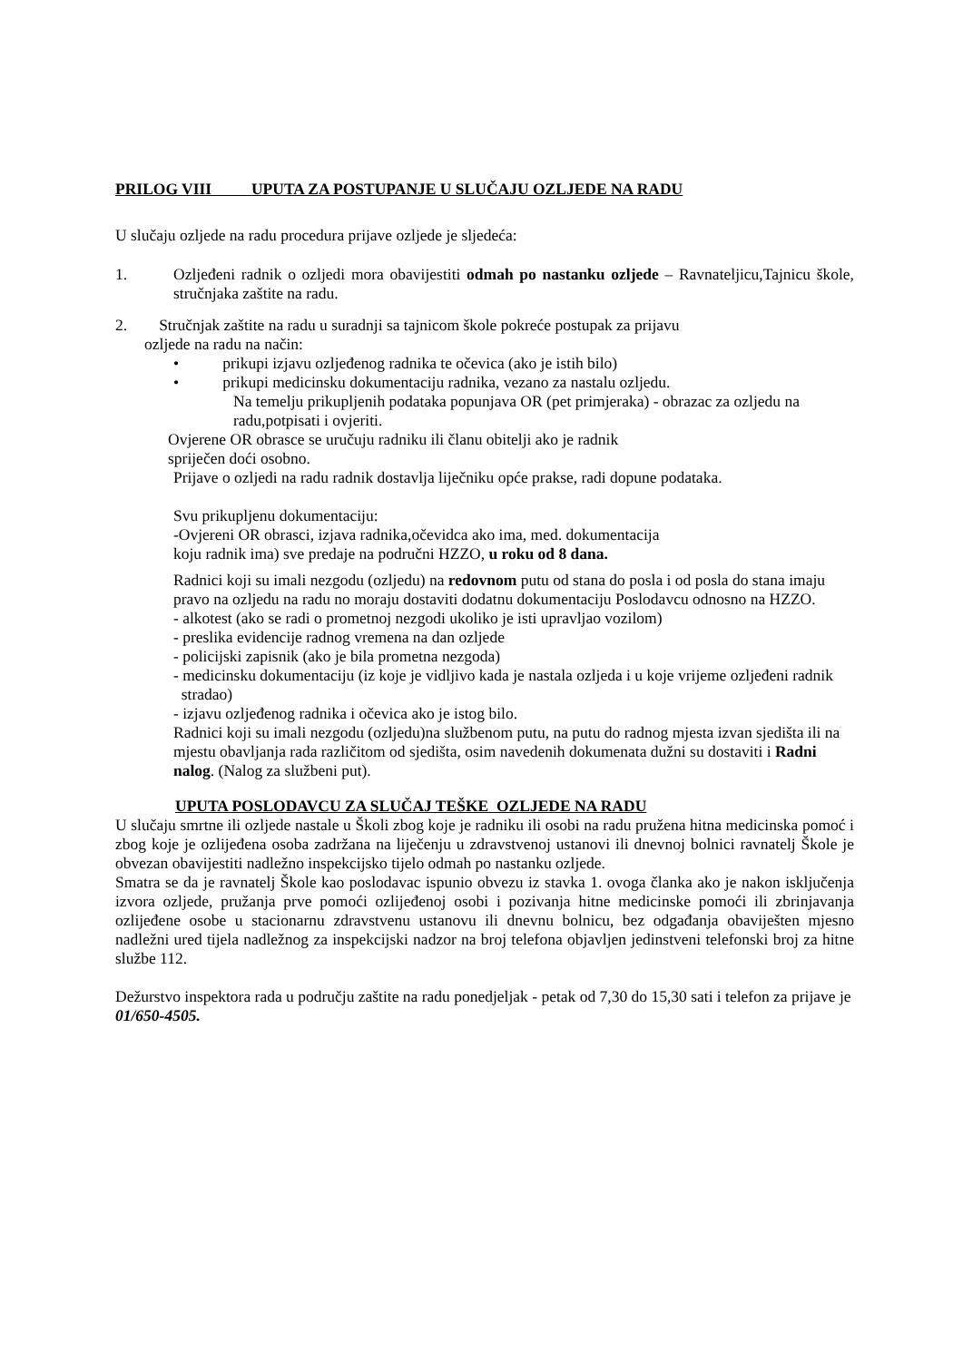PRILOG VIII UPUTA ZA POSTUPANJE U SLUČAJU OZLJEDE NA RADU
U slučaju ozljede na radu procedura prijave ozljede je sljedeća:
1. Ozljeđeni radnik o ozljedi mora obavijestiti odmah po nastanku ozljede – Ravnateljicu,Tajnicu škole, stručnjaka zaštite na radu.
2. Stručnjak zaštite na radu u suradnji sa tajnicom škole pokreće postupak za prijavu
ozljede na radu na način:
• prikupi izjavu ozljeđenog radnika te očevica (ako je istih bilo)
• prikupi medicinsku dokumentaciju radnika, vezano za nastalu ozljedu.
Na temelju prikupljenih podataka popunjava OR (pet primjeraka) - obrazac za ozljedu na radu,potpisati i ovjeriti.
Ovjerene OR obrasce se uručuju radniku ili članu obitelji ako je radnik
spriječen doći osobno.
Prijave o ozljedi na radu radnik dostavlja liječniku opće prakse, radi dopune podataka.
Svu prikupljenu dokumentaciju:
-Ovjereni OR obrasci, izjava radnika,očevidca ako ima, med. dokumentacija
koju radnik ima) sve predaje na područni HZZO, u roku od 8 dana.
Radnici koji su imali nezgodu (ozljedu) na redovnom putu od stana do posla i od posla do stana imaju pravo na ozljedu na radu no moraju dostaviti dodatnu dokumentaciju Poslodavcu odnosno na HZZO.
- alkotest (ako se radi o prometnoj nezgodi ukoliko je isti upravljao vozilom)
- preslika evidencije radnog vremena na dan ozljede
- policijski zapisnik (ako je bila prometna nezgoda)
- medicinsku dokumentaciju (iz koje je vidljivo kada je nastala ozljeda i u koje vrijeme ozljeđeni radnik
stradao)
- izjavu ozljeđenog radnika i očevica ako je istog bilo.
Radnici koji su imali nezgodu (ozljedu)na službenom putu, na putu do radnog mjesta izvan sjedišta ili na mjestu obavljanja rada različitom od sjedišta, osim navedenih dokumenata dužni su dostaviti i Radni nalog. (Nalog za službeni put).
UPUTA POSLODAVCU ZA SLUČAJ TEŠKE OZLJEDE NA RADU
U slučaju smrtne ili ozljede nastale u Školi zbog koje je radniku ili osobi na radu pružena hitna medicinska pomoć i zbog koje je ozlijeđena osoba zadržana na liječenju u zdravstvenoj ustanovi ili dnevnoj bolnici ravnatelj Škole je obvezan obavijestiti nadležno inspekcijsko tijelo odmah po nastanku ozljede.
Smatra se da je ravnatelj Škole kao poslodavac ispunio obvezu iz stavka 1. ovoga članka ako je nakon isključenja izvora ozljede, pružanja prve pomoći ozlijeđenoj osobi i pozivanja hitne medicinske pomoći ili zbrinjavanja ozlijeđene osobe u stacionarnu zdravstvenu ustanovu ili dnevnu bolnicu, bez odgađanja obaviješten mjesno nadležni ured tijela nadležnog za inspekcijski nadzor na broj telefona objavljen jedinstveni telefonski broj za hitne službe 112.
Dežurstvo inspektora rada u području zaštite na radu ponedjeljak - petak od 7,30 do 15,30 sati i telefon za prijave je 01/650-4505.